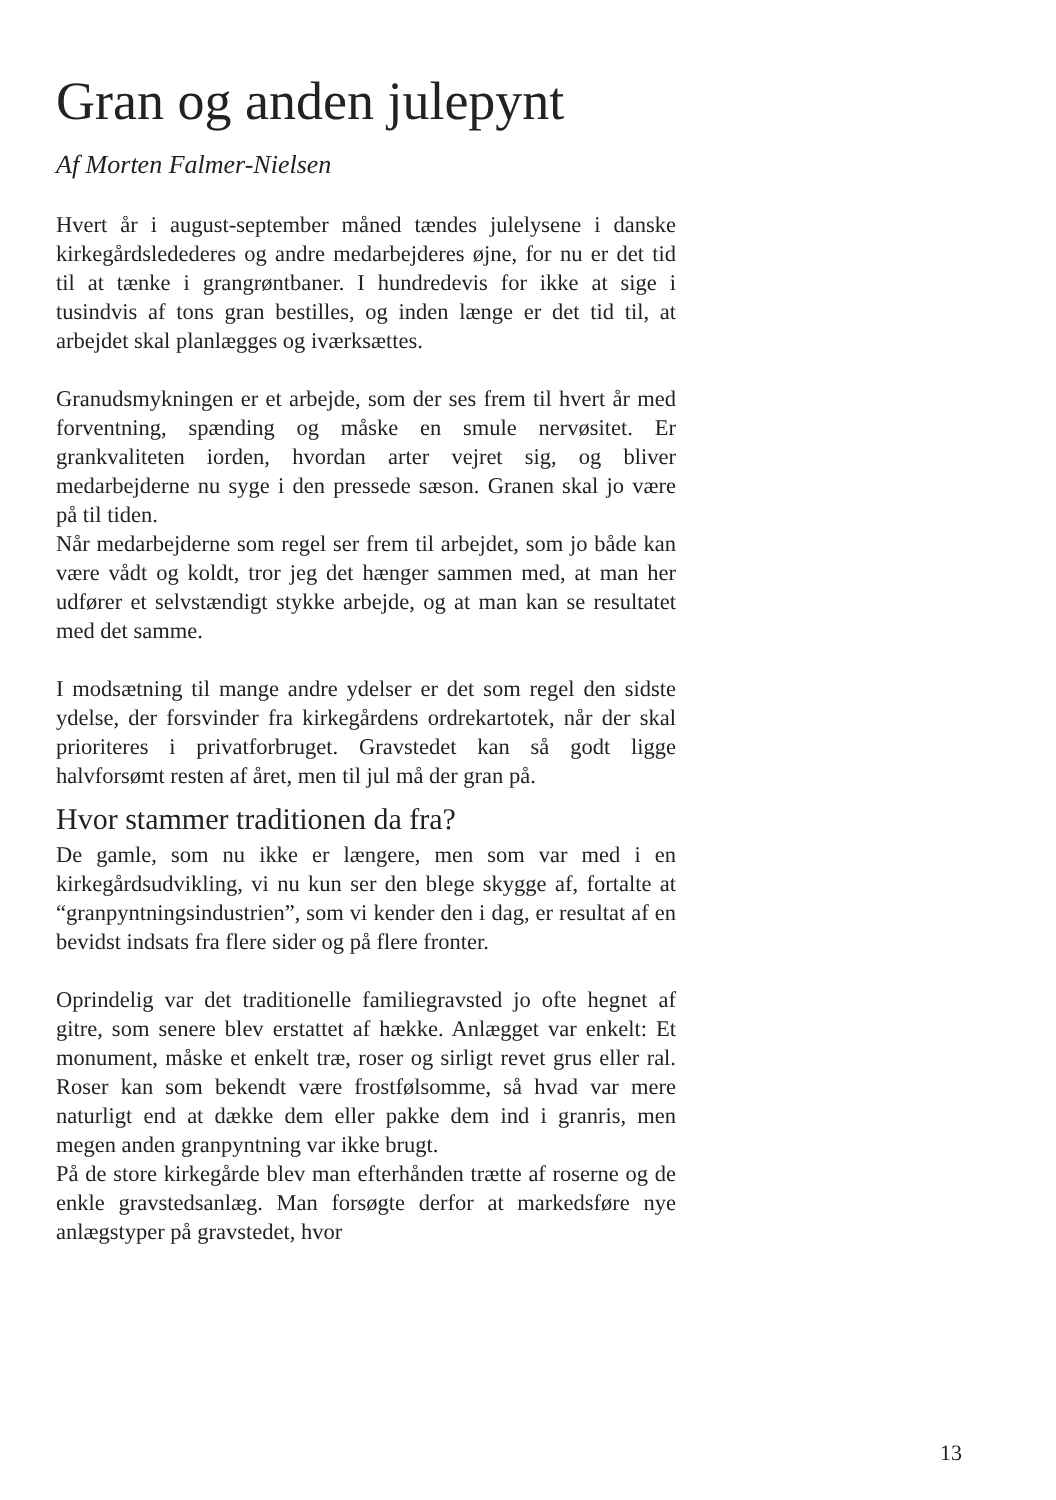Gran og anden julepynt
Af Morten Falmer-Nielsen
Hvert år i august-september måned tændes julelysene i danske kirkegårdsledederes og andre medarbejderes øjne, for nu er det tid til at tænke i grangrøntbaner. I hundredevis for ikke at sige i tusindvis af tons gran bestilles, og inden længe er det tid til, at arbejdet skal planlægges og iværksættes.
Granudsmykningen er et arbejde, som der ses frem til hvert år med forventning, spænding og måske en smule nervøsitet. Er grankvaliteten iorden, hvordan arter vejret sig, og bliver medarbejderne nu syge i den pressede sæson. Granen skal jo være på til tiden.
Når medarbejderne som regel ser frem til arbejdet, som jo både kan være vådt og koldt, tror jeg det hænger sammen med, at man her udfører et selvstændigt stykke arbejde, og at man kan se resultatet med det samme.
I modsætning til mange andre ydelser er det som regel den sidste ydelse, der forsvinder fra kirkegårdens ordrekartotek, når der skal prioriteres i privatforbruget. Gravstedet kan så godt ligge halvforsømt resten af året, men til jul må der gran på.
Hvor stammer traditionen da fra?
De gamle, som nu ikke er længere, men som var med i en kirkegårdsudvikling, vi nu kun ser den blege skygge af, fortalte at “granpyntningsindustrien”, som vi kender den i dag, er resultat af en bevidst indsats fra flere sider og på flere fronter.
Oprindelig var det traditionelle familiegravsted jo ofte hegnet af gitre, som senere blev erstattet af hække. Anlægget var enkelt: Et monument, måske et enkelt træ, roser og sirligt revet grus eller ral. Roser kan som bekendt være frostfølsomme, så hvad var mere naturligt end at dække dem eller pakke dem ind i granris, men megen anden granpyntning var ikke brugt.
På de store kirkegårde blev man efterhånden trætte af roserne og de enkle gravstedsanlæg. Man forsøgte derfor at markedsføre nye anlægstyper på gravstedet, hvor
13